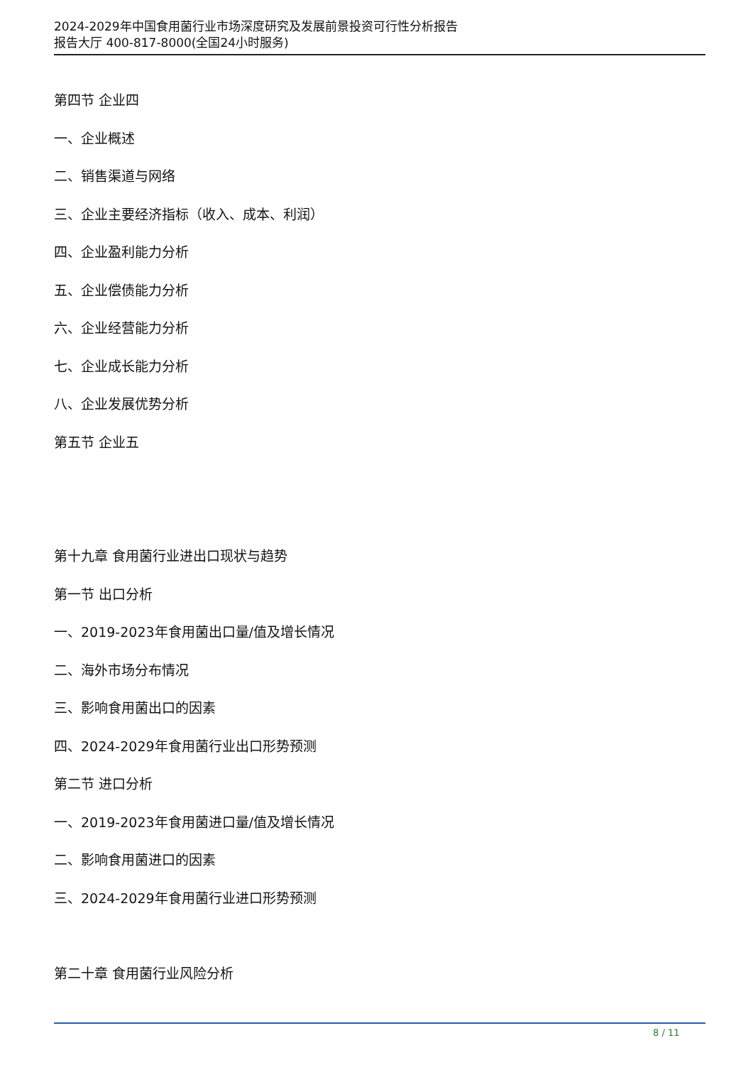2024-2029年中国食用菌行业市场深度研究及发展前景投资可行性分析报告
报告大厅 400-817-8000(全国24小时服务)
第四节 企业四
一、企业概述
二、销售渠道与网络
三、企业主要经济指标（收入、成本、利润）
四、企业盈利能力分析
五、企业偿债能力分析
六、企业经营能力分析
七、企业成长能力分析
八、企业发展优势分析
第五节 企业五
第十九章 食用菌行业进出口现状与趋势
第一节 出口分析
一、2019-2023年食用菌出口量/值及增长情况
二、海外市场分布情况
三、影响食用菌出口的因素
四、2024-2029年食用菌行业出口形势预测
第二节 进口分析
一、2019-2023年食用菌进口量/值及增长情况
二、影响食用菌进口的因素
三、2024-2029年食用菌行业进口形势预测
第二十章 食用菌行业风险分析
8 / 11